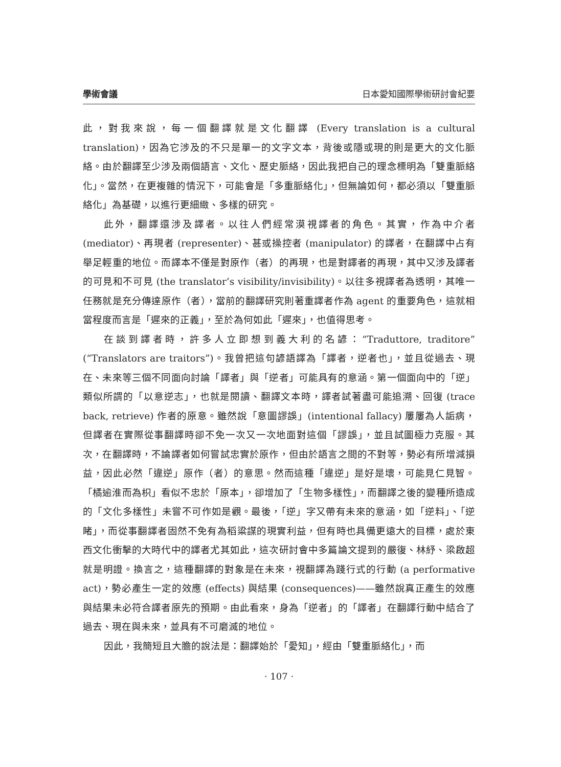學術會議 日本愛知國際學術研討會紀要
此，對我來說，每一個翻譯就是文化翻譯 (Every translation is a cultural translation)，因為它涉及的不只是單一的文字文本，背後或隱或現的則是更大的文化脈絡。由於翻譯至少涉及兩個語言、文化、歷史脈絡，因此我把自己的理念標明為「雙重脈絡化」。當然，在更複雜的情況下，可能會是「多重脈絡化」，但無論如何，都必須以「雙重脈絡化」為基礎，以進行更細緻、多樣的研究。
此外，翻譯還涉及譯者。以往人們經常漠視譯者的角色。其實，作為中介者 (mediator)、再現者 (representer)、甚或操控者 (manipulator) 的譯者，在翻譯中占有舉足輕重的地位。而譯本不僅是對原作（者）的再現，也是對譯者的再現，其中又涉及譯者的可見和不可見 (the translator’s visibility/invisibility)。以往多視譯者為透明，其唯一任務就是充分傳達原作（者），當前的翻譯研究則著重譯者作為 agent 的重要角色，這就相當程度而言是「遲來的正義」，至於為何如此「遲來」，也值得思考。
在談到譯者時，許多人立即想到義大利的名諺：“Traduttore, traditore” (“Translators are traitors”)。我曾把這句諺語譯為「譯者，逆者也」，並且從過去、現在、未來等三個不同面向討論「譯者」與「逆者」可能具有的意涵。第一個面向中的「逆」類似所謂的「以意逆志」，也就是閱讀、翻譯文本時，譯者試著盡可能追溯、回復 (trace back, retrieve) 作者的原意。雖然說「意圖謬誤」(intentional fallacy) 屢屢為人詬病，但譯者在實際從事翻譯時卻不免一次又一次地面對這個「謬誤」，並且試圖極力克服。其次，在翻譯時，不論譯者如何嘗試忠實於原作，但由於語言之間的不對等，勢必有所增減損益，因此必然「違逆」原作（者）的意思。然而這種「違逆」是好是壞，可能見仁見智。「橘逾淮而為枳」看似不忠於「原本」，卻增加了「生物多樣性」，而翻譯之後的變種所造成的「文化多樣性」未嘗不可作如是觀。最後，「逆」字又帶有未來的意涵，如「逆料」、「逆睹」，而從事翻譯者固然不免有為稻粱謀的現實利益，但有時也具備更遠大的目標，處於東西文化衝擊的大時代中的譯者尤其如此，這次研討會中多篇論文提到的嚴復、林紓、梁啟超就是明證。換言之，這種翻譯的對象是在未來，視翻譯為踐行式的行動 (a performative act)，勢必產生一定的效應 (effects) 與結果 (consequences)——雖然說真正產生的效應與結果未必符合譯者原先的預期。由此看來，身為「逆者」的「譯者」在翻譯行動中結合了過去、現在與未來，並具有不可磨滅的地位。
因此，我簡短且大膽的說法是：翻譯始於「愛知」，經由「雙重脈絡化」，而
· 107 ·